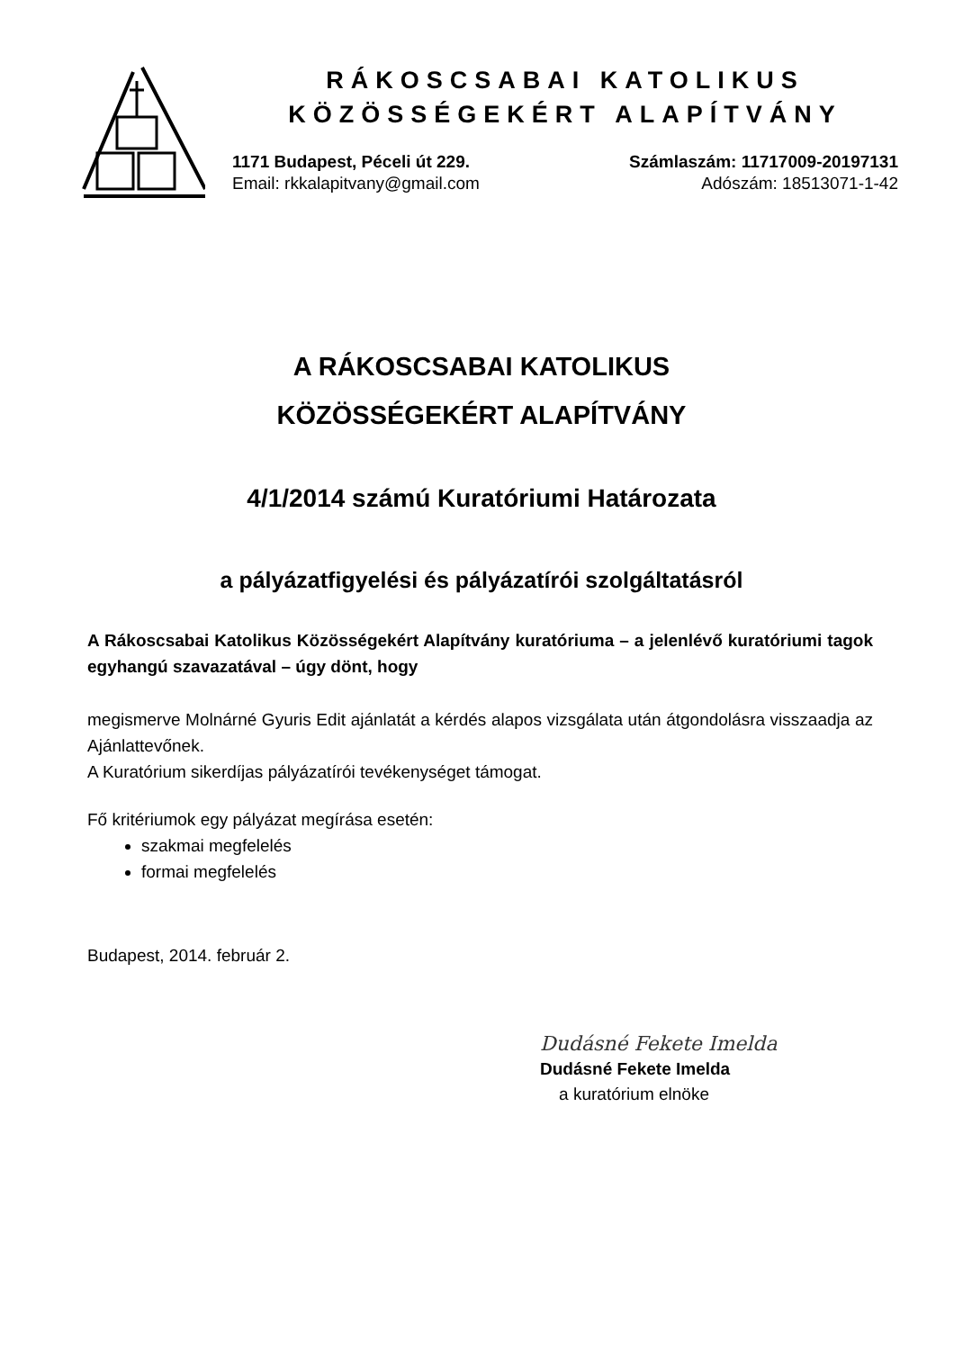RÁKOSCSABAI KATOLIKUS
KÖZÖSSÉGEKÉRT ALAPÍTVÁNY
1171 Budapest, Péceli út 229.
Email: rkkalapitvany@gmail.com
Számlaszám: 11717009-20197131
Adószám: 18513071-1-42
A RÁKOSCSABAI KATOLIKUS
KÖZÖSSÉGEKÉRT ALAPÍTVÁNY
4/1/2014 számú Kuratóriumi Határozata
a pályázatfigyelési és pályázatírói szolgáltatásról
A Rákoscsabai Katolikus Közösségekért Alapítvány kuratóriuma – a jelenlévő kuratóriumi tagok egyhangú szavazatával – úgy dönt, hogy
megismerve Molnárné Gyuris Edit ajánlatát a kérdés alapos vizsgálata után átgondolásra visszaadja az Ajánlattevőnek.
A Kuratórium sikerdíjas pályázatírói tevékenységet támogat.
Fő kritériumok egy pályázat megírása esetén:
szakmai megfelelés
formai megfelelés
Budapest, 2014. február 2.
Dudásné Fekete Imelda
Dudásné Fekete Imelda
a kuratórium elnöke